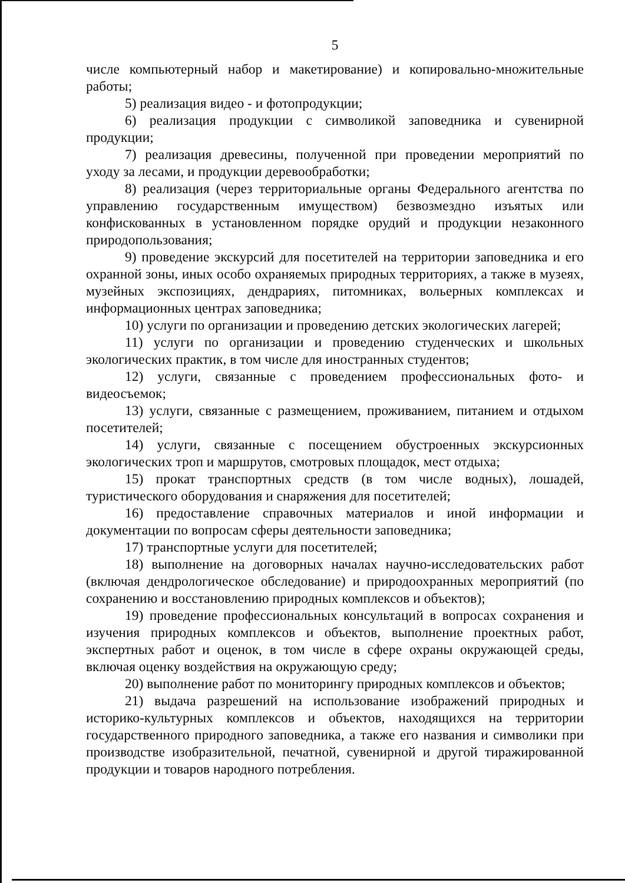5
числе компьютерный набор и макетирование) и копировально-множительные работы;
5) реализация видео - и фотопродукции;
6) реализация продукции с символикой заповедника и сувенирной продукции;
7) реализация древесины, полученной при проведении мероприятий по уходу за лесами, и продукции деревообработки;
8) реализация (через территориальные органы Федерального агентства по управлению государственным имуществом) безвозмездно изъятых или конфискованных в установленном порядке орудий и продукции незаконного природопользования;
9) проведение экскурсий для посетителей на территории заповедника и его охранной зоны, иных особо охраняемых природных территориях, а также в музеях, музейных экспозициях, дендрариях, питомниках, вольерных комплексах и информационных центрах заповедника;
10) услуги по организации и проведению детских экологических лагерей;
11) услуги по организации и проведению студенческих и школьных экологических практик, в том числе для иностранных студентов;
12) услуги, связанные с проведением профессиональных фото- и видеосъемок;
13) услуги, связанные с размещением, проживанием, питанием и отдыхом посетителей;
14) услуги, связанные с посещением обустроенных экскурсионных экологических троп и маршрутов, смотровых площадок, мест отдыха;
15) прокат транспортных средств (в том числе водных), лошадей, туристического оборудования и снаряжения для посетителей;
16) предоставление справочных материалов и иной информации и документации по вопросам сферы деятельности заповедника;
17) транспортные услуги для посетителей;
18) выполнение на договорных началах научно-исследовательских работ (включая дендрологическое обследование) и природоохранных мероприятий (по сохранению и восстановлению природных комплексов и объектов);
19) проведение профессиональных консультаций в вопросах сохранения и изучения природных комплексов и объектов, выполнение проектных работ, экспертных работ и оценок, в том числе в сфере охраны окружающей среды, включая оценку воздействия на окружающую среду;
20) выполнение работ по мониторингу природных комплексов и объектов;
21) выдача разрешений на использование изображений природных и историко-культурных комплексов и объектов, находящихся на территории государственного природного заповедника, а также его названия и символики при производстве изобразительной, печатной, сувенирной и другой тиражированной продукции и товаров народного потребления.